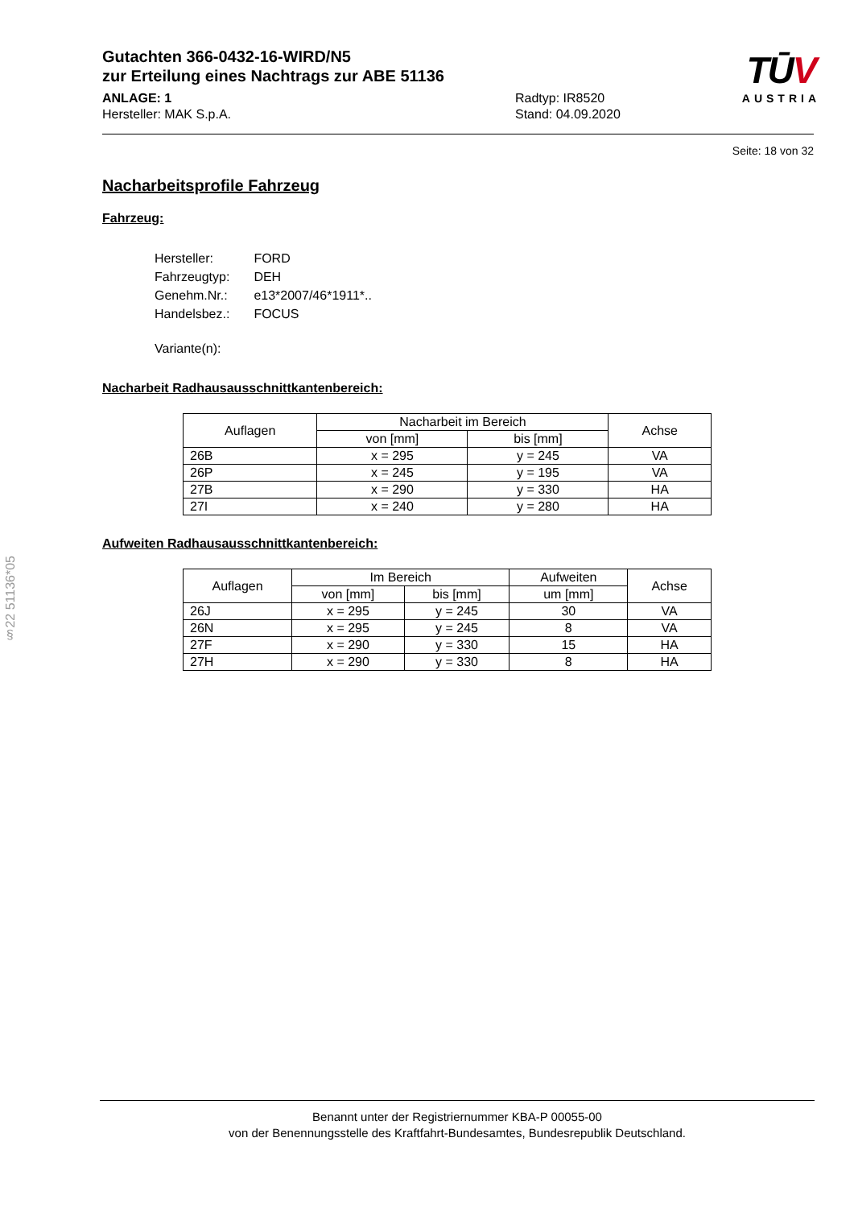TŪV
AUSTRIA
Gutachten 366-0432-16-WIRD/N5
zur Erteilung eines Nachtrags zur ABE 51136
ANLAGE: 1
Hersteller: MAK S.p.A.
Radtyp: IR8520
Stand: 04.09.2020
Seite: 18 von 32
Nacharbeitsprofile Fahrzeug
Fahrzeug:
| Hersteller: | FORD |
| Fahrzeugtyp: | DEH |
| Genehm.Nr.: | e13*2007/46*1911*.. |
| Handelsbez.: | FOCUS |
| Variante(n): | |
Nacharbeit Radhausausschnittkantenbereich:
| Auflagen | Nacharbeit im Bereich | | Achse |
| --- | --- | --- | --- |
| | von [mm] | bis [mm] | |
| 26B | x = 295 | y = 245 | VA |
| 26P | x = 245 | y = 195 | VA |
| 27B | x = 290 | y = 330 | HA |
| 27I | x = 240 | y = 280 | HA |
Aufweiten Radhausausschnittkantenbereich:
| Auflagen | Im Bereich | | Aufweiten | Achse |
| --- | --- | --- | --- | --- |
| | von [mm] | bis [mm] | um [mm] | |
| 26J | x = 295 | y = 245 | 30 | VA |
| 26N | x = 295 | y = 245 | 8 | VA |
| 27F | x = 290 | y = 330 | 15 | HA |
| 27H | x = 290 | y = 330 | 8 | HA |
§22 51136*05
Benannt unter der Registriernummer KBA-P 00055-00
von der Benennungsstelle des Kraftfahrt-Bundesamtes, Bundesrepublik Deutschland.